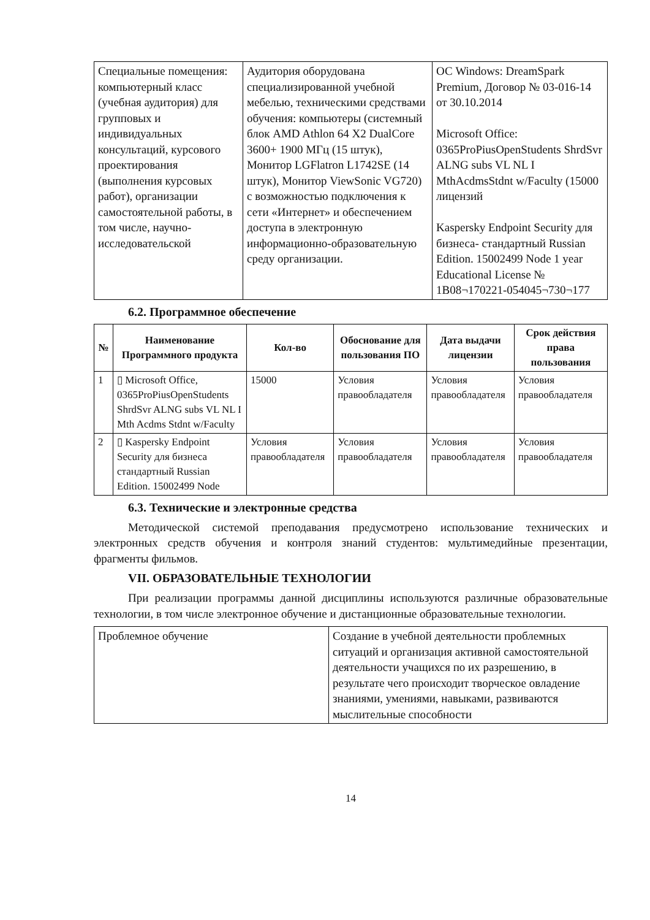| Специальные помещения: компьютерный класс (учебная аудитория) для групповых и индивидуальных консультаций, курсового проектирования (выполнения курсовых работ), организации самостоятельной работы, в том числе, научно-исследовательской | Аудитория оборудована специализированной учебной мебелью, техническими средствами обучения: компьютеры (системный блок AMD Athlon 64 X2 DualCore 3600+ 1900 МГц (15 штук), Монитор LGFlatron L1742SE (14 штук), Монитор ViewSonic VG720) с возможностью подключения к сети «Интернет» и обеспечением доступа в электронную информационно-образовательную среду организации. | ОС Windows: DreamSpark Premium, Договор № 03-016-14 от 30.10.2014 Microsoft Office: 0365ProPiusOpenStudents ShrdSvr ALNG subs VL NL I MthAcdmsStdnt w/Faculty (15000 лицензий Kaspersky Endpoint Security для бизнеса- стандартный Russian Edition. 15002499 Node 1 year Educational License № 1B08¬170221-054045¬730¬177 |
6.2. Программное обеспечение
| № | Наименование Программного продукта | Кол-во | Обоснование для пользования ПО | Дата выдачи лицензии | Срок действия права пользования |
| --- | --- | --- | --- | --- | --- |
| 1 | ▯ Microsoft Office, 0365ProPiusOpenStudents ShrdSvr ALNG subs VL NL I Mth Acdms Stdnt w/Faculty | 15000 | Условия правообладателя | Условия правообладателя | Условия правообладателя |
| 2 | ▯ Kaspersky Endpoint Security для бизнеса стандартный Russian Edition. 15002499 Node | Условия правообладателя | Условия правообладателя | Условия правообладателя | Условия правообладателя |
6.3. Технические и электронные средства
Методической системой преподавания предусмотрено использование технических и электронных средств обучения и контроля знаний студентов: мультимедийные презентации, фрагменты фильмов.
VII. ОБРАЗОВАТЕЛЬНЫЕ ТЕХНОЛОГИИ
При реализации программы данной дисциплины используются различные образовательные технологии, в том числе электронное обучение и дистанционные образовательные технологии.
| Проблемное обучение | Создание в учебной деятельности проблемных ситуаций и организация активной самостоятельной деятельности учащихся по их разрешению, в результате чего происходит творческое овладение знаниями, умениями, навыками, развиваются мыслительные способности |
14